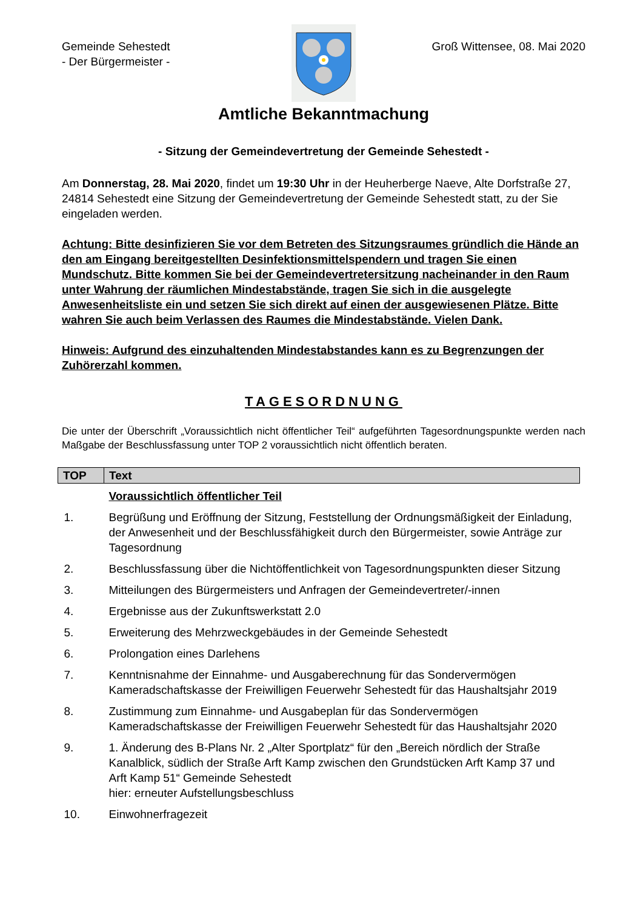Gemeinde Sehestedt
- Der Bürgermeister -
Groß Wittensee, 08. Mai 2020
Amtliche Bekanntmachung
- Sitzung der Gemeindevertretung der Gemeinde Sehestedt -
Am Donnerstag, 28. Mai 2020, findet um 19:30 Uhr in der Heuherberge Naeve, Alte Dorfstraße 27, 24814 Sehestedt eine Sitzung der Gemeindevertretung der Gemeinde Sehestedt statt, zu der Sie eingeladen werden.
Achtung: Bitte desinfizieren Sie vor dem Betreten des Sitzungsraumes gründlich die Hände an den am Eingang bereitgestellten Desinfektionsmittelspendern und tragen Sie einen Mundschutz. Bitte kommen Sie bei der Gemeindevertretersitzung nacheinander in den Raum unter Wahrung der räumlichen Mindestabstände, tragen Sie sich in die ausgelegte Anwesenheitsliste ein und setzen Sie sich direkt auf einen der ausgewiesenen Plätze. Bitte wahren Sie auch beim Verlassen des Raumes die Mindestabstände. Vielen Dank.
Hinweis: Aufgrund des einzuhaltenden Mindestabstandes kann es zu Begrenzungen der Zuhörerzahl kommen.
TAGESORDNUNG
Die unter der Überschrift „Voraussichtlich nicht öffentlicher Teil“ aufgeführten Tagesordnungspunkte werden nach Maßgabe der Beschlussfassung unter TOP 2 voraussichtlich nicht öffentlich beraten.
| TOP | Text |
| --- | --- |
| | Voraussichtlich öffentlicher Teil |
| 1. | Begrüßung und Eröffnung der Sitzung, Feststellung der Ordnungsmäßigkeit der Einladung, der Anwesenheit und der Beschlussfähigkeit durch den Bürgermeister, sowie Anträge zur Tagesordnung |
| 2. | Beschlussfassung über die Nichtöffentlichkeit von Tagesordnungspunkten dieser Sitzung |
| 3. | Mitteilungen des Bürgermeisters und Anfragen der Gemeindevertreter/-innen |
| 4. | Ergebnisse aus der Zukunftswerkstatt 2.0 |
| 5. | Erweiterung des Mehrzweckgebäudes in der Gemeinde Sehestedt |
| 6. | Prolongation eines Darlehens |
| 7. | Kenntnisnahme der Einnahme- und Ausgaberechnung für das Sondervermögen Kameradschaftskasse der Freiwilligen Feuerwehr Sehestedt für das Haushaltsjahr 2019 |
| 8. | Zustimmung zum Einnahme- und Ausgabeplan für das Sondervermögen Kameradschaftskasse der Freiwilligen Feuerwehr Sehestedt für das Haushaltsjahr 2020 |
| 9. | 1. Änderung des B-Plans Nr. 2 „Alter Sportplatz“ für den „Bereich nördlich der Straße Kanalblick, südlich der Straße Arft Kamp zwischen den Grundstücken Arft Kamp 37 und Arft Kamp 51“ Gemeinde Sehestedt hier: erneuter Aufstellungsbeschluss |
| 10. | Einwohnerfragezeit |